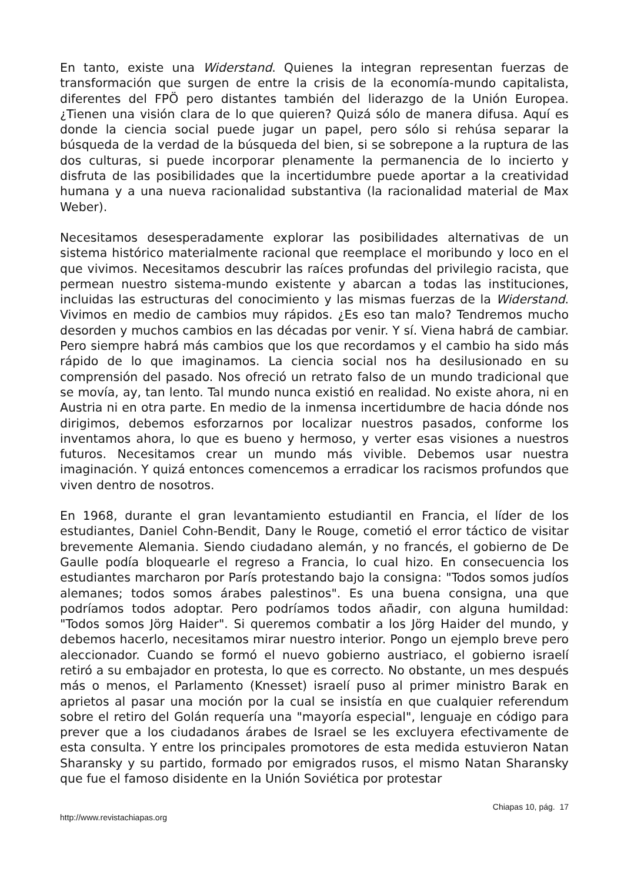En tanto, existe una Widerstand. Quienes la integran representan fuerzas de transformación que surgen de entre la crisis de la economía-mundo capitalista, diferentes del FPÖ pero distantes también del liderazgo de la Unión Europea. ¿Tienen una visión clara de lo que quieren? Quizá sólo de manera difusa. Aquí es donde la ciencia social puede jugar un papel, pero sólo si rehúsa separar la búsqueda de la verdad de la búsqueda del bien, si se sobrepone a la ruptura de las dos culturas, si puede incorporar plenamente la permanencia de lo incierto y disfruta de las posibilidades que la incertidumbre puede aportar a la creatividad humana y a una nueva racionalidad substantiva (la racionalidad material de Max Weber).
Necesitamos desesperadamente explorar las posibilidades alternativas de un sistema histórico materialmente racional que reemplace el moribundo y loco en el que vivimos. Necesitamos descubrir las raíces profundas del privilegio racista, que permean nuestro sistema-mundo existente y abarcan a todas las instituciones, incluidas las estructuras del conocimiento y las mismas fuerzas de la Widerstand. Vivimos en medio de cambios muy rápidos. ¿Es eso tan malo? Tendremos mucho desorden y muchos cambios en las décadas por venir. Y sí. Viena habrá de cambiar. Pero siempre habrá más cambios que los que recordamos y el cambio ha sido más rápido de lo que imaginamos. La ciencia social nos ha desilusionado en su comprensión del pasado. Nos ofreció un retrato falso de un mundo tradicional que se movía, ay, tan lento. Tal mundo nunca existió en realidad. No existe ahora, ni en Austria ni en otra parte. En medio de la inmensa incertidumbre de hacia dónde nos dirigimos, debemos esforzarnos por localizar nuestros pasados, conforme los inventamos ahora, lo que es bueno y hermoso, y verter esas visiones a nuestros futuros. Necesitamos crear un mundo más vivible. Debemos usar nuestra imaginación. Y quizá entonces comencemos a erradicar los racismos profundos que viven dentro de nosotros.
En 1968, durante el gran levantamiento estudiantil en Francia, el líder de los estudiantes, Daniel Cohn-Bendit, Dany le Rouge, cometió el error táctico de visitar brevemente Alemania. Siendo ciudadano alemán, y no francés, el gobierno de De Gaulle podía bloquearle el regreso a Francia, lo cual hizo. En consecuencia los estudiantes marcharon por París protestando bajo la consigna: "Todos somos judíos alemanes; todos somos árabes palestinos". Es una buena consigna, una que podríamos todos adoptar. Pero podríamos todos añadir, con alguna humildad: "Todos somos Jörg Haider". Si queremos combatir a los Jörg Haider del mundo, y debemos hacerlo, necesitamos mirar nuestro interior. Pongo un ejemplo breve pero aleccionador. Cuando se formó el nuevo gobierno austriaco, el gobierno israelí retiró a su embajador en protesta, lo que es correcto. No obstante, un mes después más o menos, el Parlamento (Knesset) israelí puso al primer ministro Barak en aprietos al pasar una moción por la cual se insistía en que cualquier referendum sobre el retiro del Golán requería una "mayoría especial", lenguaje en código para prever que a los ciudadanos árabes de Israel se les excluyera efectivamente de esta consulta. Y entre los principales promotores de esta medida estuvieron Natan Sharansky y su partido, formado por emigrados rusos, el mismo Natan Sharansky que fue el famoso disidente en la Unión Soviética por protestar
Chiapas 10, pág. 17
http://www.revistachiapas.org